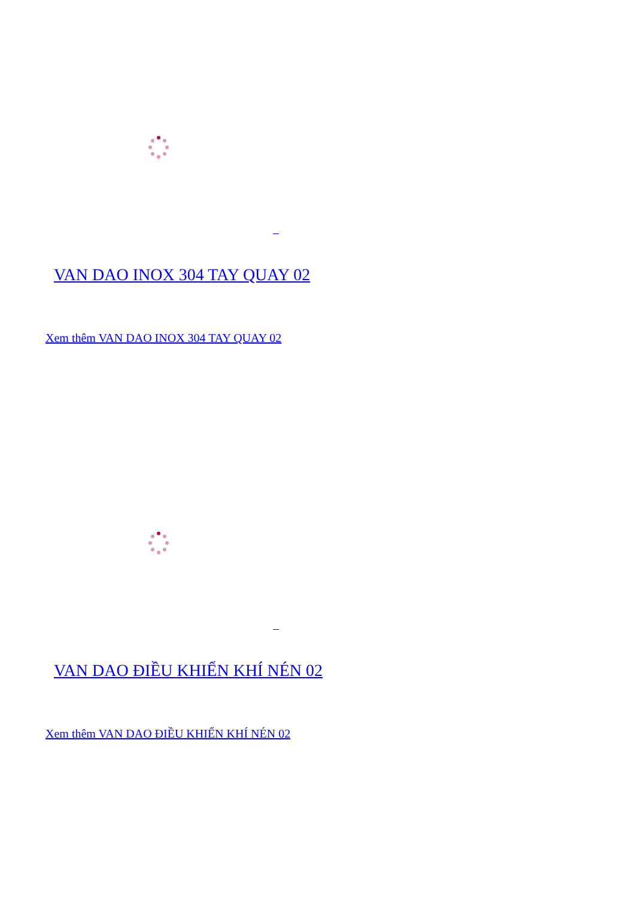VAN DAO INOX 304 TAY QUAY 02
Xem thêm VAN DAO INOX 304 TAY QUAY 02
VAN DAO ĐIỀU KHIỂN KHÍ NÉN 02
Xem thêm VAN DAO ĐIỀU KHIỂN KHÍ NÉN 02